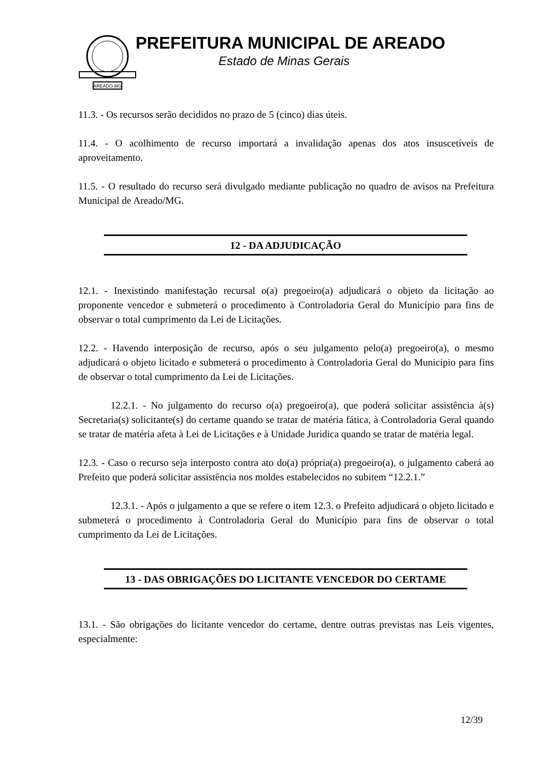AREADO-MG
PREFEITURA MUNICIPAL DE AREADO
Estado de Minas Gerais
11.3. - Os recursos serão decididos no prazo de 5 (cinco) dias úteis.
11.4. - O acolhimento de recurso importará a invalidação apenas dos atos insuscetíveis de aproveitamento.
11.5. - O resultado do recurso será divulgado mediante publicação no quadro de avisos na Prefeitura Municipal de Areado/MG.
12 - DA ADJUDICAÇÃO
12.1. - Inexistindo manifestação recursal o(a) pregoeiro(a) adjudicará o objeto da licitação ao proponente vencedor e submeterá o procedimento à Controladoria Geral do Município para fins de observar o total cumprimento da Lei de Licitações.
12.2. - Havendo interposição de recurso, após o seu julgamento pelo(a) pregoeiro(a), o mesmo adjudicará o objeto licitado e submeterá o procedimento à Controladoria Geral do Município para fins de observar o total cumprimento da Lei de Licitações.
12.2.1. - No julgamento do recurso o(a) pregoeiro(a), que poderá solicitar assistência à(s) Secretaria(s) solicitante(s) do certame quando se tratar de matéria fática, à Controladoria Geral quando se tratar de matéria afeta à Lei de Licitações e à Unidade Jurídica quando se tratar de matéria legal.
12.3. - Caso o recurso seja interposto contra ato do(a) própria(a) pregoeiro(a), o julgamento caberá ao Prefeito que poderá solicitar assistência nos moldes estabelecidos no subitem “12.2.1.”
12.3.1. - Após o julgamento a que se refere o item 12.3. o Prefeito adjudicará o objeto licitado e submeterá o procedimento à Controladoria Geral do Município para fins de observar o total cumprimento da Lei de Licitações.
13 - DAS OBRIGAÇÕES DO LICITANTE VENCEDOR DO CERTAME
13.1. - São obrigações do licitante vencedor do certame, dentre outras previstas nas Leis vigentes, especialmente:
12/39